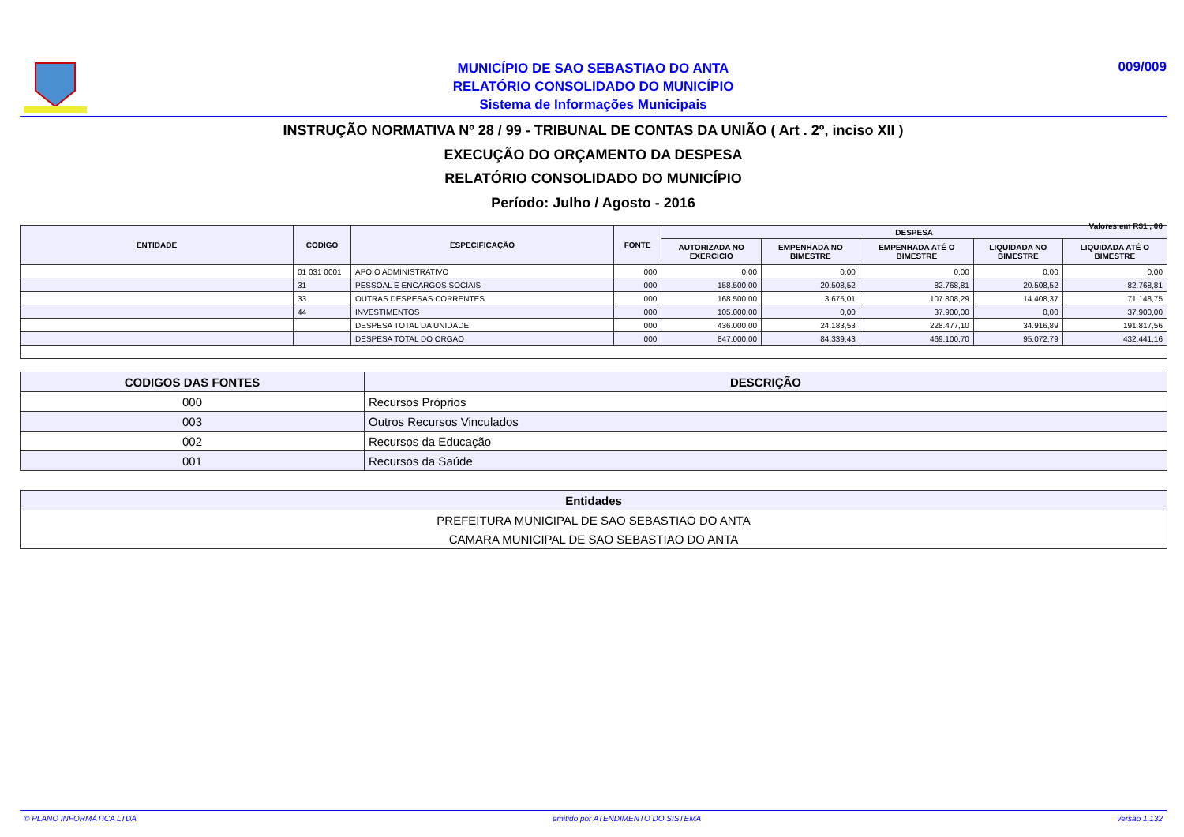MUNICÍPIO DE SAO SEBASTIAO DO ANTA
RELATÓRIO CONSOLIDADO DO MUNICÍPIO
Sistema de Informações Municipais
009/009
INSTRUÇÃO NORMATIVA Nº 28 / 99 - TRIBUNAL DE CONTAS DA UNIÃO ( Art . 2º, inciso XII )
EXECUÇÃO DO ORÇAMENTO DA DESPESA
RELATÓRIO CONSOLIDADO DO MUNICÍPIO
Período: Julho / Agosto - 2016
Valores em R$1 , 00
| ENTIDADE | CODIGO | ESPECIFICAÇÃO | FONTE | DESPESA | | | | |
| --- | --- | --- | --- | --- | --- | --- | --- | --- |
| | | | | AUTORIZADA NO EXERCÍCIO | EMPENHADA NO BIMESTRE | EMPENHADA ATÉ O BIMESTRE | LIQUIDADA NO BIMESTRE | LIQUIDADA ATÉ O BIMESTRE |
| | 01 031 0001 | APOIO ADMINISTRATIVO | 000 | 0,00 | 0,00 | 0,00 | 0,00 | 0,00 |
| | 31 | PESSOAL E ENCARGOS SOCIAIS | 000 | 158.500,00 | 20.508,52 | 82.768,81 | 20.508,52 | 82.768,81 |
| | 33 | OUTRAS DESPESAS CORRENTES | 000 | 168.500,00 | 3.675,01 | 107.808,29 | 14.408,37 | 71.148,75 |
| | 44 | INVESTIMENTOS | 000 | 105.000,00 | 0,00 | 37.900,00 | 0,00 | 37.900,00 |
| | | DESPESA TOTAL DA UNIDADE | 000 | 436.000,00 | 24.183,53 | 228.477,10 | 34.916,89 | 191.817,56 |
| | | DESPESA TOTAL DO ORGAO | 000 | 847.000,00 | 84.339,43 | 469.100,70 | 95.072,79 | 432.441,16 |
| CODIGOS DAS FONTES | DESCRIÇÃO |
| --- | --- |
| 000 | Recursos Próprios |
| 003 | Outros Recursos Vinculados |
| 002 | Recursos da Educação |
| 001 | Recursos da Saúde |
| Entidades |
| --- |
| PREFEITURA MUNICIPAL DE SAO SEBASTIAO DO ANTA |
| CAMARA MUNICIPAL DE SAO SEBASTIAO DO ANTA |
© PLANO INFORMÁTICA LTDA emitido por ATENDIMENTO DO SISTEMA versão 1.132